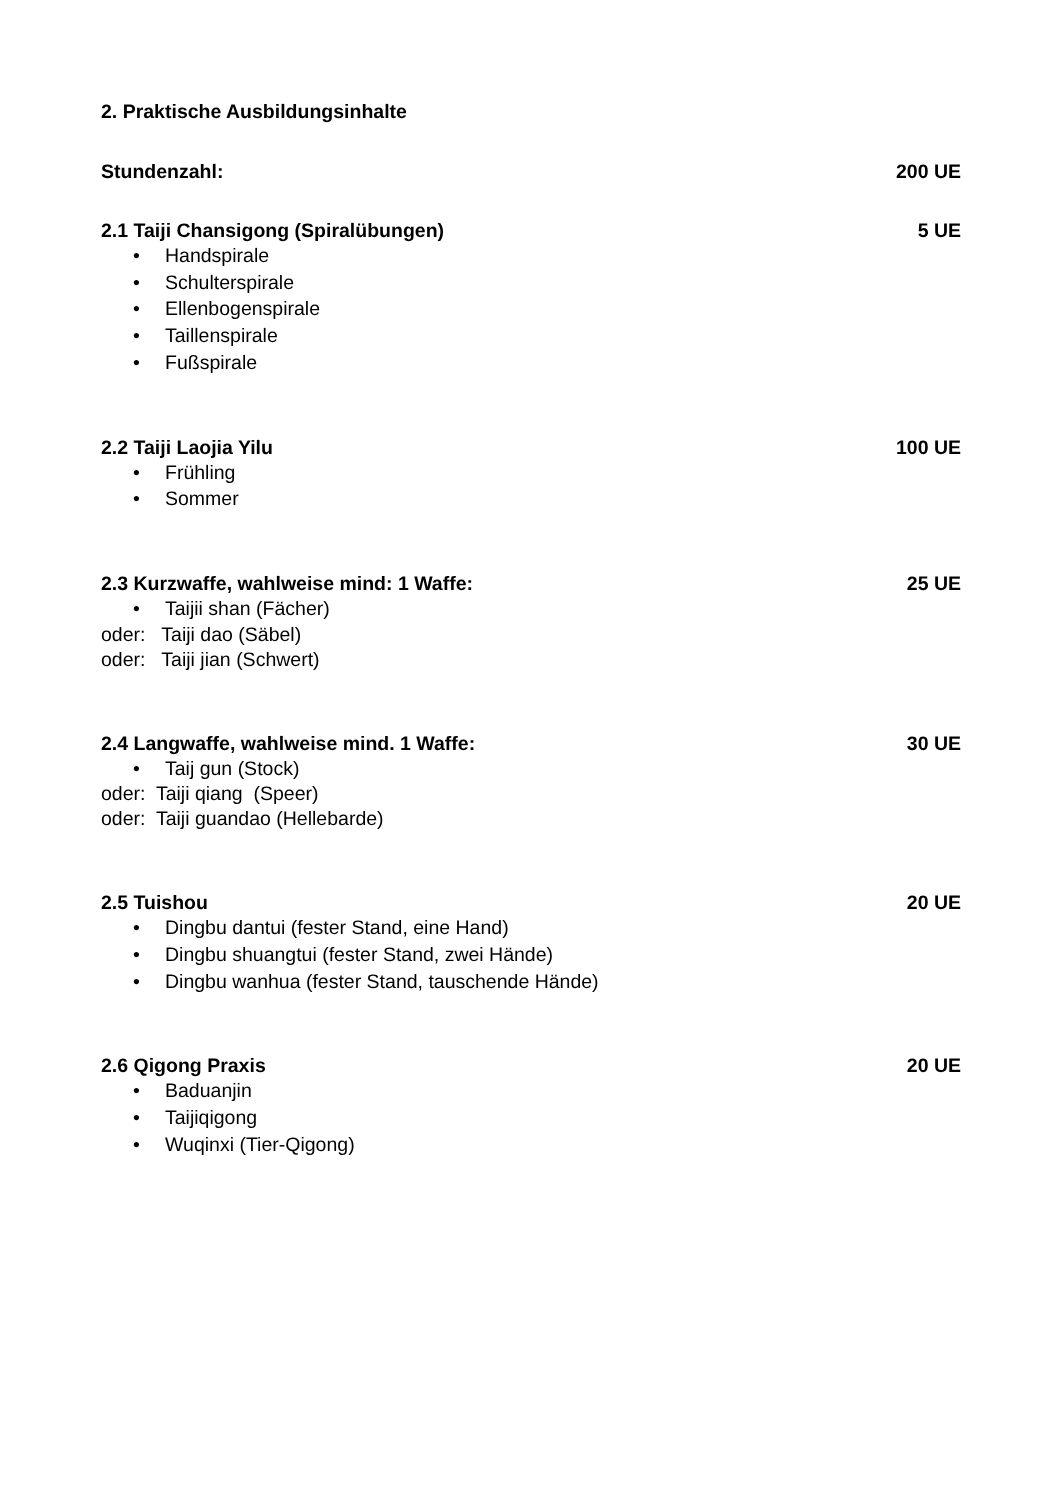2. Praktische Ausbildungsinhalte
Stundenzahl: 200 UE
2.1 Taiji Chansigong (Spiralübungen) 5 UE
• Handspirale
• Schulterspirale
• Ellenbogenspirale
• Taillenspirale
• Fußspirale
2.2 Taiji Laojia Yilu 100 UE
• Frühling
• Sommer
2.3 Kurzwaffe, wahlweise mind: 1 Waffe: 25 UE
• Taijii shan (Fächer)
oder: Taiji dao (Säbel)
oder: Taiji jian (Schwert)
2.4 Langwaffe, wahlweise mind. 1 Waffe: 30 UE
• Taij gun (Stock)
oder: Taiji qiang (Speer)
oder: Taiji guandao (Hellebarde)
2.5 Tuishou 20 UE
• Dingbu dantui (fester Stand, eine Hand)
• Dingbu shuangtui (fester Stand, zwei Hände)
• Dingbu wanhua (fester Stand, tauschende Hände)
2.6 Qigong Praxis 20 UE
• Baduanjin
• Taijiqigong
• Wuqinxi (Tier-Qigong)